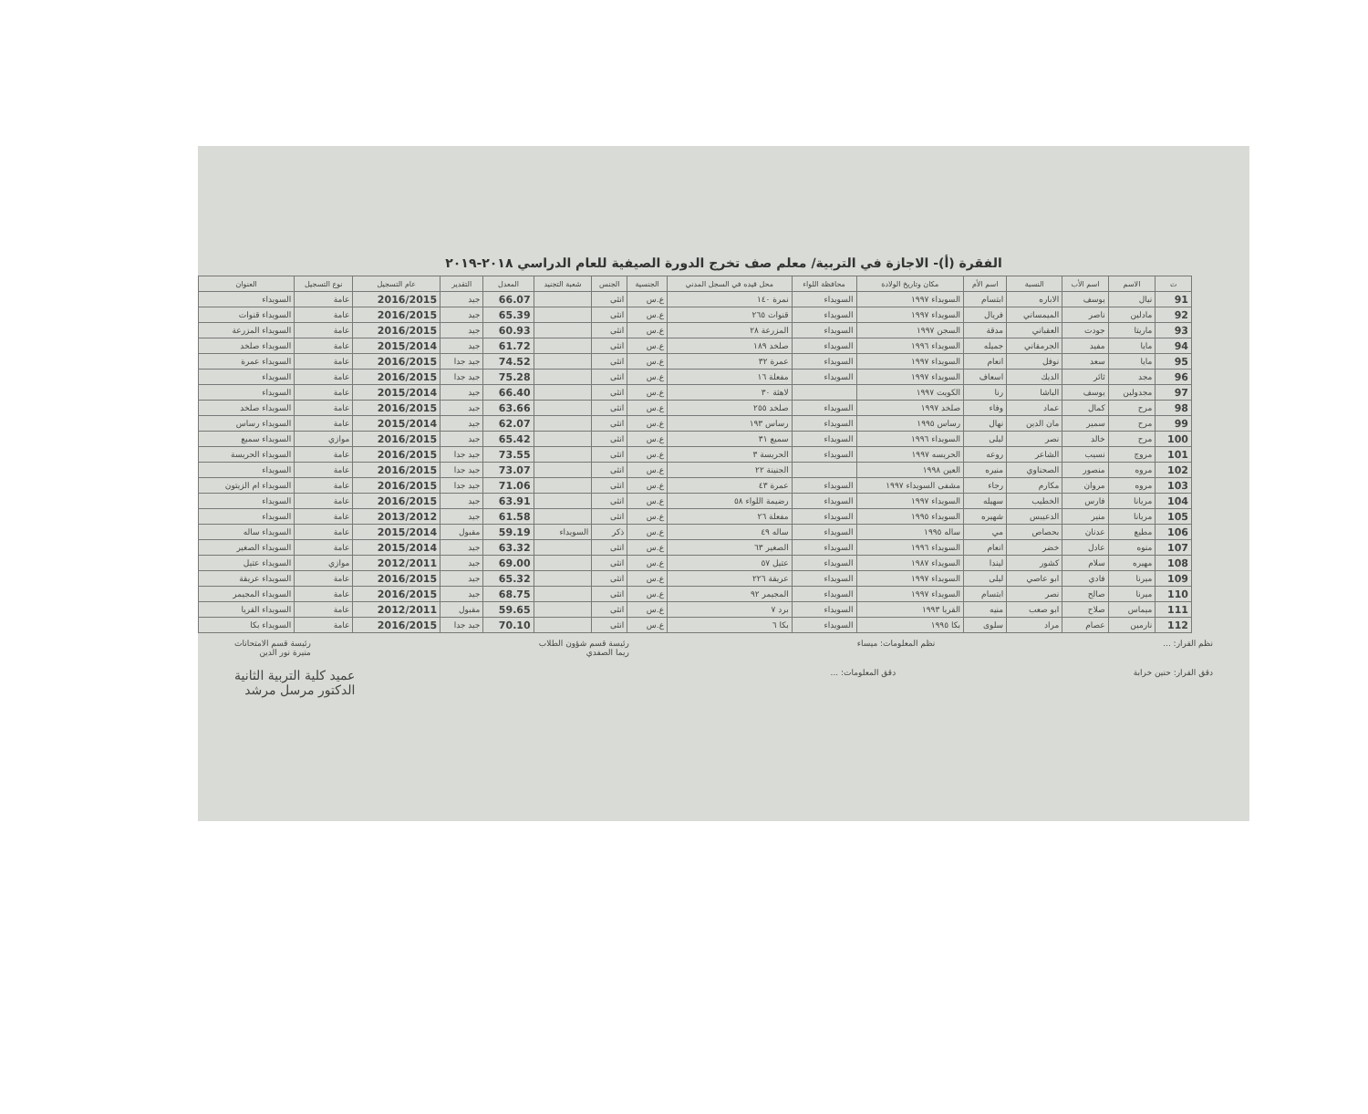الفقرة (أ)- الاجازة في التربية/ معلم صف تخرج الدورة الصيفية للعام الدراسي ٢٠١٨-٢٠١٩
| ت | الاسم | اسم الأب | النسبة | اسم الأم | مكان وتاريخ الولادة | محافظة اللواء | محل قيده في السجل المدني | الجنسية | الجنس | شعبة التجنيد | المعدل | التقدير | عام التسجيل | نوع التسجيل | العنوان |
| --- | --- | --- | --- | --- | --- | --- | --- | --- | --- | --- | --- | --- | --- | --- | --- |
| 91 | نيال | يوسف | الاباره | ابتسام | السويداء ١٩٩٧ | السويداء | نمرة ١٤٠ | ع.س | انثى | | 66.07 | جيد | 2016/2015 | عامة | السويداء |
| 92 | مادلين | ناصر | الميمساني | فريال | السويداء ١٩٩٧ | السويداء | قنوات ٢٦٥ | ع.س | انثى | | 65.39 | جيد | 2016/2015 | عامة | السويداء قنوات |
| 93 | ماريتا | جودت | العقباني | مدقة | السجن ١٩٩٧ | السويداء | المزرعة ٢٨ | ع.س | انثى | | 60.93 | جيد | 2016/2015 | عامة | السويداء المزرعة |
| 94 | مايا | مفيد | الجرمقاني | جميله | السويداء ١٩٩٦ | السويداء | صلخد ١٨٩ | ع.س | انثى | | 61.72 | جيد | 2015/2014 | عامة | السويداء صلخد |
| 95 | مايا | سعد | نوفل | انعام | السويداء ١٩٩٧ | السويداء | عمرة ٣٢ | ع.س | انثى | | 74.52 | جيد جدا | 2016/2015 | عامة | السويداء عمرة |
| 96 | مجد | ثائر | الديك | اسعاف | السويداء ١٩٩٧ | السويداء | مفعلة ١٦ | ع.س | انثى | | 75.28 | جيد جدا | 2016/2015 | عامة | السويداء |
| 97 | مجدولين | يوسف | الباشا | رنا | الكويت ١٩٩٧ | | لاهثة ٣٠ | ع.س | انثى | | 66.40 | جيد | 2015/2014 | عامة | السويداء |
| 98 | مرح | كمال | عماد | وفاء | صلخد ١٩٩٧ | السويداء | صلخد ٢٥٥ | ع.س | انثى | | 63.66 | جيد | 2016/2015 | عامة | السويداء صلخد |
| 99 | مرح | سمير | مان الدين | نهال | رساس ١٩٩٥ | السويداء | رساس ١٩٣ | ع.س | انثى | | 62.07 | جيد | 2015/2014 | عامة | السويداء رساس |
| 100 | مرح | خالد | نصر | ليلى | السويداء ١٩٩٦ | السويداء | سميع ٣١ | ع.س | انثى | | 65.42 | جيد | 2016/2015 | موازي | السويداء سميع |
| 101 | مروج | نسيب | الشاعر | روعه | الحريسه ١٩٩٧ | السويداء | الحريسة ٣ | ع.س | انثى | | 73.55 | جيد جدا | 2016/2015 | عامة | السويداء الحريسة |
| 102 | مروه | منصور | الصحناوي | منيره | العين ١٩٩٨ | | الجنينة ٢٢ | ع.س | انثى | | 73.07 | جيد جدا | 2016/2015 | عامة | السويداء |
| 103 | مروه | مروان | مكارم | رجاء | مشفى السويداء ١٩٩٧ | السويداء | عمرة ٤٣ | ع.س | انثى | | 71.06 | جيد جدا | 2016/2015 | عامة | السويداء ام الزيتون |
| 104 | مريانا | فارس | الخطيب | سهيله | السويداء ١٩٩٧ | السويداء | رضيمة اللواء ٥٨ | ع.س | انثى | | 63.91 | جيد | 2016/2015 | عامة | السويداء |
| 105 | مريانا | منير | الدعيبس | شهيره | السويداء ١٩٩٥ | السويداء | مفعلة ٢٦ | ع.س | انثى | | 61.58 | جيد | 2013/2012 | عامة | السويداء |
| 106 | مطيع | عدنان | بحصاص | مي | ساله ١٩٩٥ | السويداء | ساله ٤٩ | ع.س | ذكر | السويداء | 59.19 | مقبول | 2015/2014 | عامة | السويداء ساله |
| 107 | منوه | عادل | خضر | انعام | السويداء ١٩٩٦ | السويداء | الصغير ٦٣ | ع.س | انثى | | 63.32 | جيد | 2015/2014 | عامة | السويداء الصغير |
| 108 | مهيره | سلام | كشور | ليندا | السويداء ١٩٨٧ | السويداء | عتيل ٥٧ | ع.س | انثى | | 69.00 | جيد | 2012/2011 | موازي | السويداء عتيل |
| 109 | ميرنا | فادي | ابو عاصي | ليلى | السويداء ١٩٩٧ | السويداء | عريقة ٢٢٦ | ع.س | انثى | | 65.32 | جيد | 2016/2015 | عامة | السويداء عريقة |
| 110 | ميرنا | صالح | نصر | ابتسام | السويداء ١٩٩٧ | السويداء | المجيمر ٩٢ | ع.س | انثى | | 68.75 | جيد | 2016/2015 | عامة | السويداء المجيمر |
| 111 | ميماس | صلاح | ابو صعب | منيه | القريا ١٩٩٣ | السويداء | برد ٧ | ع.س | انثى | | 59.65 | مقبول | 2012/2011 | عامة | السويداء القريا |
| 112 | نارمين | عصام | مراد | سلوى | بكا ١٩٩٥ | السويداء | بكا ٦ | ع.س | انثى | | 70.10 | جيد جدا | 2016/2015 | عامة | السويداء بكا |
نظم القرار: ... نظم المعلومات: ميساء رئيسة قسم شؤون الطلاب
ريما الصفدي رئيسة قسم الامتحانات
منيرة نور الدين
دقق القرار: حنين خرابة دقق المعلومات: ... عميد كلية التربية الثانية
الدكتور مرسل مرشد